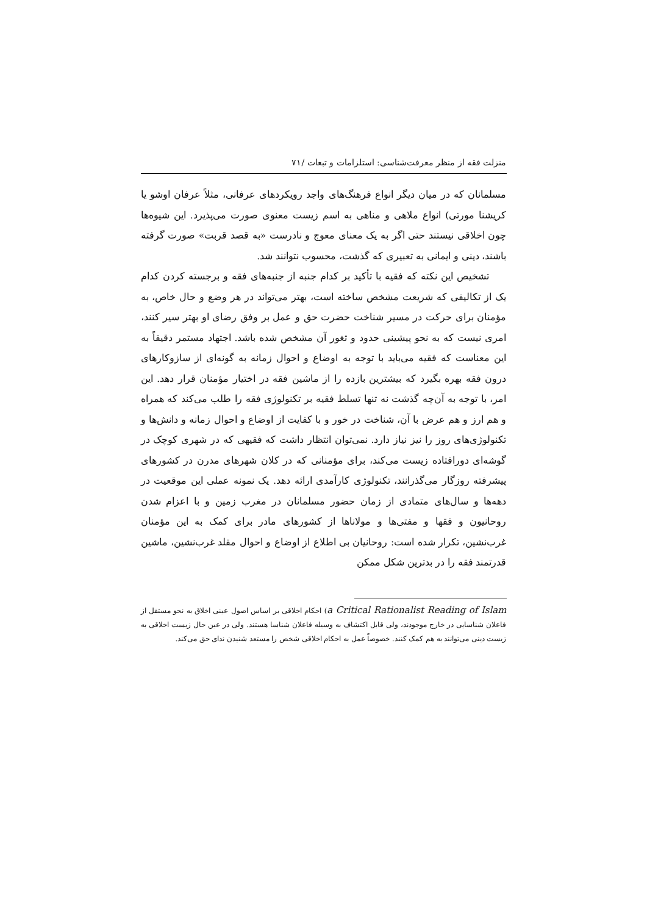منزلت فقه از منظر معرفت‌شناسی: استلزامات و تبعات /۷۱
مسلمانان که در میان دیگر انواع فرهنگ‌های واجد رویکردهای عرفانی، مثلاً عرفان اوشو یا کریشنا مورتی) انواع ملاهی و مناهی به اسم زیست معنوی صورت می‌پذیرد. این شیوه‌ها چون اخلاقی نیستند حتی اگر به یک معنای معوج و نادرست «به قصد قربت» صورت گرفته باشند، دینی و ایمانی به تعبیری که گذشت، محسوب نتوانند شد.
تشخیص این نکته که فقیه با تأکید بر کدام جنبه از جنبه‌های فقه و برجسته کردن کدام یک از تکالیفی که شریعت مشخص ساخته است، بهتر می‌تواند در هر وضع و حال خاص، به مؤمنان برای حرکت در مسیر شناخت حضرت حق و عمل بر وفق رضای او بهتر سیر کنند، امری نیست که به نحو پیشینی حدود و ثغور آن مشخص شده باشد. اجتهاد مستمر دقیقاً به این معناست که فقیه می‌باید با توجه به اوضاع و احوال زمانه به گونه‌ای از سازوکارهای درون فقه بهره بگیرد که بیشترین بازده را از ماشین فقه در اختیار مؤمنان قرار دهد. این امر، با توجه به آن‌چه گذشت نه تنها تسلط فقیه بر تکنولوژی فقه را طلب می‌کند که همراه و هم ارز و هم عرض با آن، شناخت در خور و با کفایت از اوضاع و احوال زمانه و دانش‌ها و تکنولوژی‌های روز را نیز نیاز دارد. نمی‌توان انتظار داشت که فقیهی که در شهری کوچک در گوشه‌ای دورافتاده زیست می‌کند، برای مؤمنانی که در کلان شهرهای مدرن در کشورهای پیشرفته روزگار می‌گذرانند، تکنولوژی کارآمدی ارائه دهد. یک نمونه عملی این موقعیت در دهه‌ها و سال‌های متمادی از زمان حضور مسلمانان در مغرب زمین و با اعزام شدن روحانیون و فقها و مفتی‌ها و مولاناها از کشورهای مادر برای کمک به این مؤمنان غرب‌نشین، تکرار شده است: روحانیان بی اطلاع از اوضاع و احوال مقلد غرب‌نشین، ماشین قدرتمند فقه را در بدترین شکل ممکن
a Critical Rationalist Reading of Islam) احکام اخلاقی بر اساس اصول عینی اخلاق به نحو مستقل از فاعلان شناسایی در خارج موجودند، ولی قابل اکتشاف به وسیله فاعلان شناسا هستند. ولی در عین حال زیست اخلاقی به زیست دینی می‌توانند به هم کمک کنند. خصوصاً عمل به احکام اخلاقی شخص را مستعد شنیدن ندای حق می‌کند.